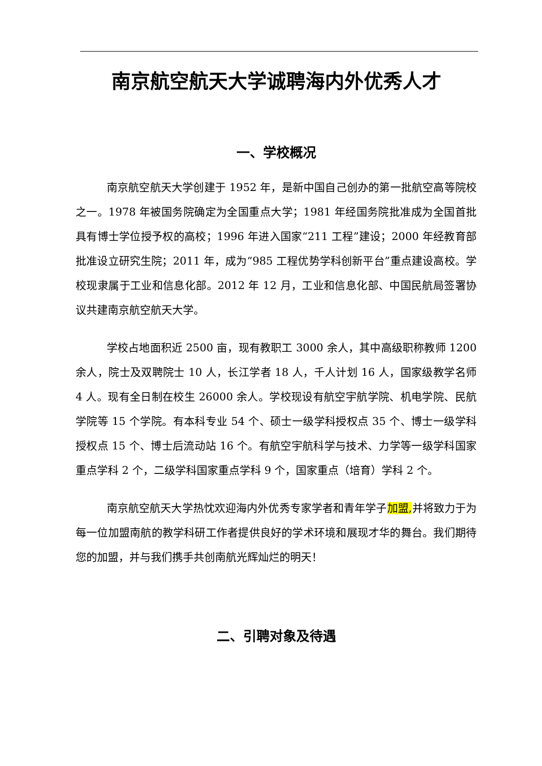南京航空航天大学诚聘海内外优秀人才
一、学校概况
南京航空航天大学创建于 1952 年，是新中国自己创办的第一批航空高等院校之一。1978 年被国务院确定为全国重点大学；1981 年经国务院批准成为全国首批具有博士学位授予权的高校；1996 年进入国家“211 工程”建设；2000 年经教育部批准设立研究生院；2011 年，成为“985 工程优势学科创新平台”重点建设高校。学校现隶属于工业和信息化部。2012 年 12 月，工业和信息化部、中国民航局签署协议共建南京航空航天大学。
学校占地面积近 2500 亩，现有教职工 3000 余人，其中高级职称教师 1200 余人，院士及双聘院士 10 人，长江学者 18 人，千人计划 16 人，国家级教学名师 4 人。现有全日制在校生 26000 余人。学校现设有航空宇航学院、机电学院、民航学院等 15 个学院。有本科专业 54 个、硕士一级学科授权点 35 个、博士一级学科授权点 15 个、博士后流动站 16 个。有航空宇航科学与技术、力学等一级学科国家重点学科 2 个，二级学科国家重点学科 9 个，国家重点（培育）学科 2 个。
南京航空航天大学热忱欢迎海内外优秀专家学者和青年学子加盟, 并将致力于为每一位加盟南航的教学科研工作者提供良好的学术环境和展现才华的舞台。我们期待您的加盟，并与我们携手共创南航光辉灿烂的明天！
二、引聘对象及待遇